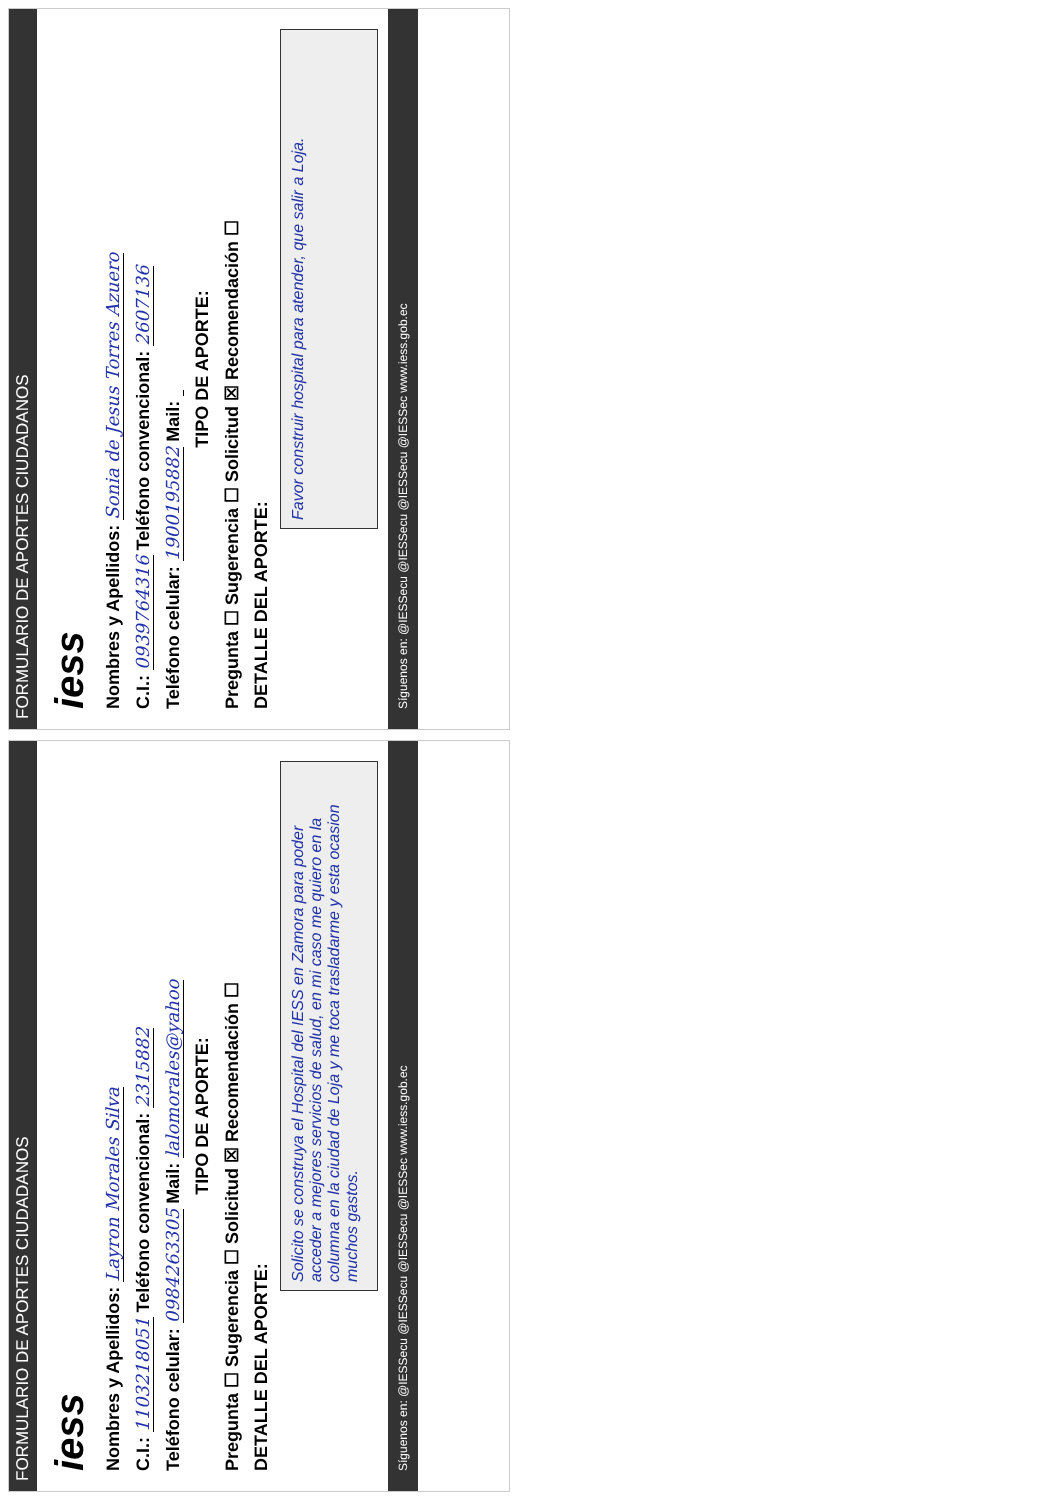FORMULARIO DE APORTES CIUDADANOS
iess
Nombres y Apellidos: Sonia de Jesus Torres Azuero
C.I.: 0939764316 Teléfono convencional: 2607136
Teléfono celular: 1900195882 Mail:
TIPO DE APORTE:
Pregunta ☐ Sugerencia ☐ Solicitud ☒ Recomendación ☐
DETALLE DEL APORTE:
Favor construir hospital para atender, que salir a Loja.
Síguenos en: @IESSecu @IESSecu @IESSecu @IESSec www.iess.gob.ec
FORMULARIO DE APORTES CIUDADANOS
iess
Nombres y Apellidos: Layron Morales Silva
C.I.: 1103218051 Teléfono convencional: 2315882
Teléfono celular: 0984263305 Mail: lalomorales@yahoo
TIPO DE APORTE:
Pregunta ☐ Sugerencia ☐ Solicitud ☒ Recomendación ☐
DETALLE DEL APORTE:
Solicito se construya el Hospital del IESS en Zamora para poder acceder a mejores servicios de salud, en mi caso me quiero en la columna en la ciudad de Loja y me toca trasladarme y esta ocasion muchos gastos.
Síguenos en: @IESSecu @IESSecu @IESSecu @IESSec www.iess.gob.ec